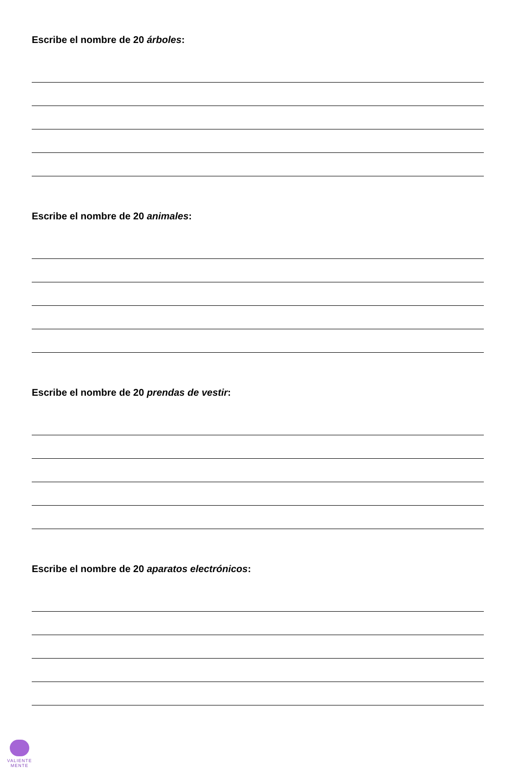Escribe el nombre de 20 árboles:
Escribe el nombre de 20 animales:
Escribe el nombre de 20 prendas de vestir:
Escribe el nombre de 20 aparatos electrónicos:
VALIENTE
MENTE